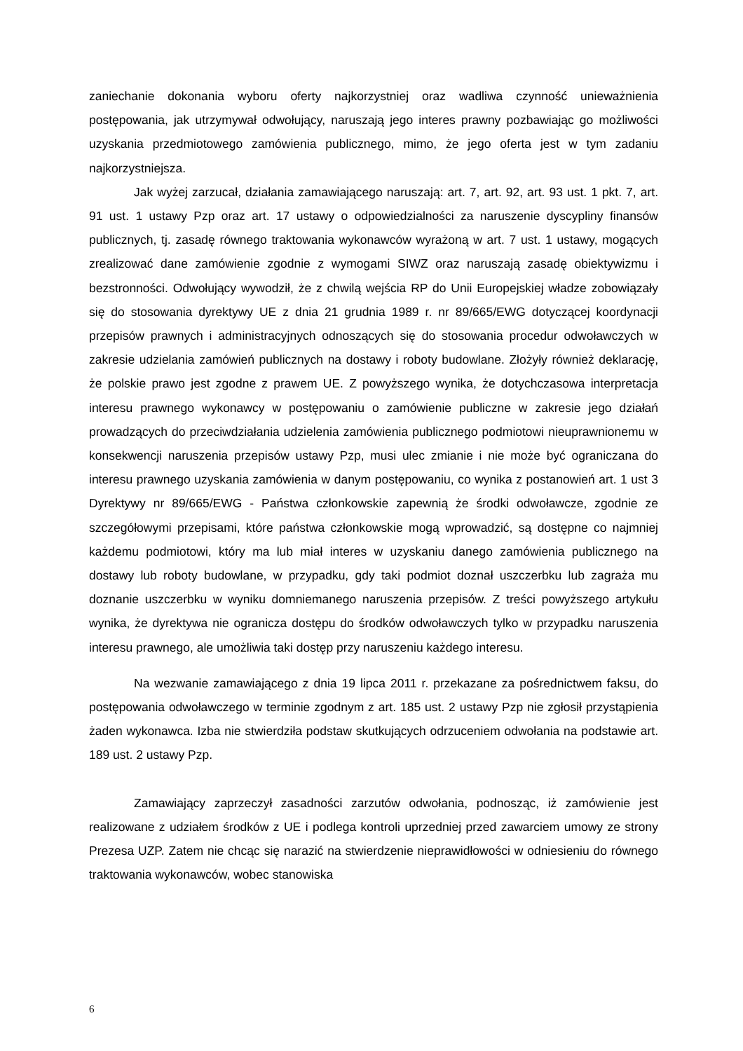zaniechanie dokonania wyboru oferty najkorzystniej oraz wadliwa czynność unieważnienia postępowania, jak utrzymywał odwołujący, naruszają jego interes prawny pozbawiając go możliwości uzyskania przedmiotowego zamówienia publicznego, mimo, że jego oferta jest w tym zadaniu najkorzystniejsza.
Jak wyżej zarzucał, działania zamawiającego naruszają: art. 7, art. 92, art. 93 ust. 1 pkt. 7, art. 91 ust. 1 ustawy Pzp oraz art. 17 ustawy o odpowiedzialności za naruszenie dyscypliny finansów publicznych, tj. zasadę równego traktowania wykonawców wyrażoną w art. 7 ust. 1 ustawy, mogących zrealizować dane zamówienie zgodnie z wymogami SIWZ oraz naruszają zasadę obiektywizmu i bezstronności. Odwołujący wywodził, że z chwilą wejścia RP do Unii Europejskiej władze zobowiązały się do stosowania dyrektywy UE z dnia 21 grudnia 1989 r. nr 89/665/EWG dotyczącej koordynacji przepisów prawnych i administracyjnych odnoszących się do stosowania procedur odwoławczych w zakresie udzielania zamówień publicznych na dostawy i roboty budowlane. Złożyły również deklarację, że polskie prawo jest zgodne z prawem UE. Z powyższego wynika, że dotychczasowa interpretacja interesu prawnego wykonawcy w postępowaniu o zamówienie publiczne w zakresie jego działań prowadzących do przeciwdziałania udzielenia zamówienia publicznego podmiotowi nieuprawnionemu w konsekwencji naruszenia przepisów ustawy Pzp, musi ulec zmianie i nie może być ograniczana do interesu prawnego uzyskania zamówienia w danym postępowaniu, co wynika z postanowień art. 1 ust 3 Dyrektywy nr 89/665/EWG - Państwa członkowskie zapewnią że środki odwoławcze, zgodnie ze szczegółowymi przepisami, które państwa członkowskie mogą wprowadzić, są dostępne co najmniej każdemu podmiotowi, który ma lub miał interes w uzyskaniu danego zamówienia publicznego na dostawy lub roboty budowlane, w przypadku, gdy taki podmiot doznał uszczerbku lub zagraża mu doznanie uszczerbku w wyniku domniemanego naruszenia przepisów. Z treści powyższego artykułu wynika, że dyrektywa nie ogranicza dostępu do środków odwoławczych tylko w przypadku naruszenia interesu prawnego, ale umożliwia taki dostęp przy naruszeniu każdego interesu.
Na wezwanie zamawiającego z dnia 19 lipca 2011 r. przekazane za pośrednictwem faksu, do postępowania odwoławczego w terminie zgodnym z art. 185 ust. 2 ustawy Pzp nie zgłosił przystąpienia żaden wykonawca. Izba nie stwierdziła podstaw skutkujących odrzuceniem odwołania na podstawie art. 189 ust. 2 ustawy Pzp.
Zamawiający zaprzeczył zasadności zarzutów odwołania, podnosząc, iż zamówienie jest realizowane z udziałem środków z UE i podlega kontroli uprzedniej przed zawarciem umowy ze strony Prezesa UZP. Zatem nie chcąc się narazić na stwierdzenie nieprawidłowości w odniesieniu do równego traktowania wykonawców, wobec stanowiska
6